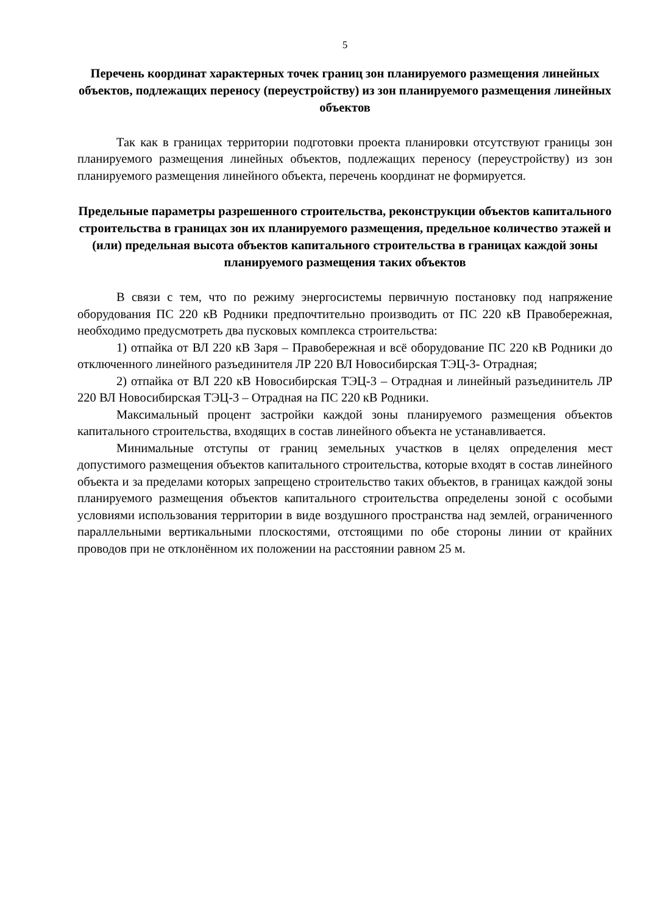5
Перечень координат характерных точек границ зон планируемого размещения линейных объектов, подлежащих переносу (переустройству) из зон планируемого размещения линейных объектов
Так как в границах территории подготовки проекта планировки отсутствуют границы зон планируемого размещения линейных объектов, подлежащих переносу (переустройству) из зон планируемого размещения линейного объекта, перечень координат не формируется.
Предельные параметры разрешенного строительства, реконструкции объектов капитального строительства в границах зон их планируемого размещения, предельное количество этажей и (или) предельная высота объектов капитального строительства в границах каждой зоны планируемого размещения таких объектов
В связи с тем, что по режиму энергосистемы первичную постановку под напряжение оборудования ПС 220 кВ Родники предпочтительно производить от ПС 220 кВ Правобережная, необходимо предусмотреть два пусковых комплекса строительства:
1) отпайка от ВЛ 220 кВ Заря – Правобережная и всё оборудование ПС 220 кВ Родники до отключенного линейного разъединителя ЛР 220 ВЛ Новосибирская ТЭЦ-3- Отрадная;
2) отпайка от ВЛ 220 кВ Новосибирская ТЭЦ-3 – Отрадная и линейный разъединитель ЛР 220 ВЛ Новосибирская ТЭЦ-3 – Отрадная на ПС 220 кВ Родники.
Максимальный процент застройки каждой зоны планируемого размещения объектов капитального строительства, входящих в состав линейного объекта не устанавливается.
Минимальные отступы от границ земельных участков в целях определения мест допустимого размещения объектов капитального строительства, которые входят в состав линейного объекта и за пределами которых запрещено строительство таких объектов, в границах каждой зоны планируемого размещения объектов капитального строительства определены зоной с особыми условиями использования территории в виде воздушного пространства над землей, ограниченного параллельными вертикальными плоскостями, отстоящими по обе стороны линии от крайних проводов при не отклонённом их положении на расстоянии равном 25 м.